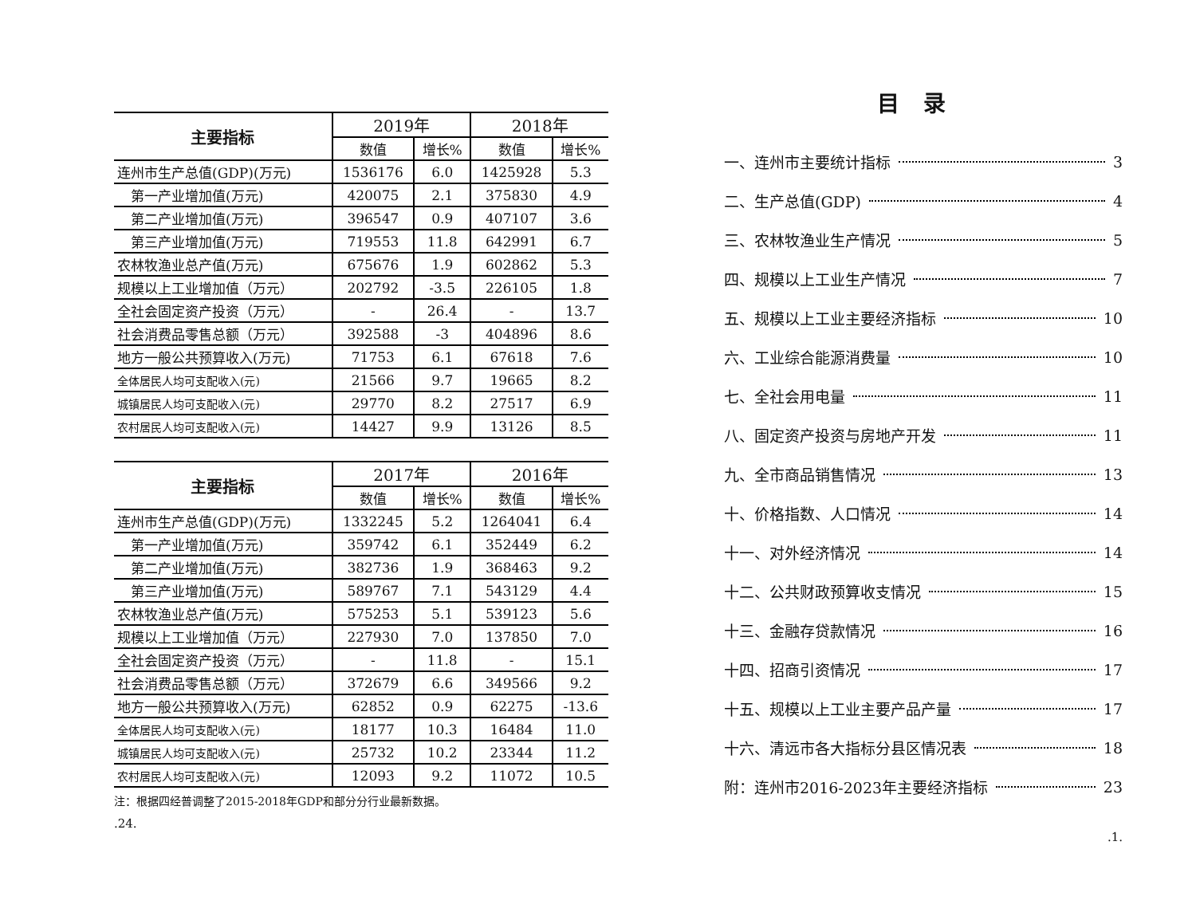| 主要指标 | 2019年 | | 2018年 | |
| --- | --- | --- | --- | --- |
| | 数值 | 增长% | 数值 | 增长% |
| 连州市生产总值(GDP)(万元) | 1536176 | 6.0 | 1425928 | 5.3 |
| 第一产业增加值(万元) | 420075 | 2.1 | 375830 | 4.9 |
| 第二产业增加值(万元) | 396547 | 0.9 | 407107 | 3.6 |
| 第三产业增加值(万元) | 719553 | 11.8 | 642991 | 6.7 |
| 农林牧渔业总产值(万元) | 675676 | 1.9 | 602862 | 5.3 |
| 规模以上工业增加值（万元） | 202792 | -3.5 | 226105 | 1.8 |
| 全社会固定资产投资（万元） | - | 26.4 | - | 13.7 |
| 社会消费品零售总额（万元） | 392588 | -3 | 404896 | 8.6 |
| 地方一般公共预算收入(万元) | 71753 | 6.1 | 67618 | 7.6 |
| 全体居民人均可支配收入(元) | 21566 | 9.7 | 19665 | 8.2 |
| 城镇居民人均可支配收入(元) | 29770 | 8.2 | 27517 | 6.9 |
| 农村居民人均可支配收入(元) | 14427 | 9.9 | 13126 | 8.5 |
| 主要指标 | 2017年 | | 2016年 | |
| --- | --- | --- | --- | --- |
| | 数值 | 增长% | 数值 | 增长% |
| 连州市生产总值(GDP)(万元) | 1332245 | 5.2 | 1264041 | 6.4 |
| 第一产业增加值(万元) | 359742 | 6.1 | 352449 | 6.2 |
| 第二产业增加值(万元) | 382736 | 1.9 | 368463 | 9.2 |
| 第三产业增加值(万元) | 589767 | 7.1 | 543129 | 4.4 |
| 农林牧渔业总产值(万元) | 575253 | 5.1 | 539123 | 5.6 |
| 规模以上工业增加值（万元） | 227930 | 7.0 | 137850 | 7.0 |
| 全社会固定资产投资（万元） | - | 11.8 | - | 15.1 |
| 社会消费品零售总额（万元） | 372679 | 6.6 | 349566 | 9.2 |
| 地方一般公共预算收入(万元) | 62852 | 0.9 | 62275 | -13.6 |
| 全体居民人均可支配收入(元) | 18177 | 10.3 | 16484 | 11.0 |
| 城镇居民人均可支配收入(元) | 25732 | 10.2 | 23344 | 11.2 |
| 农村居民人均可支配收入(元) | 12093 | 9.2 | 11072 | 10.5 |
注：根据四经普调整了2015-2018年GDP和部分分行业最新数据。
.24.
目录
一、连州市主要统计指标 3
二、生产总值(GDP) 4
三、农林牧渔业生产情况 5
四、规模以上工业生产情况 7
五、规模以上工业主要经济指标 10
六、工业综合能源消费量 10
七、全社会用电量 11
八、固定资产投资与房地产开发 11
九、全市商品销售情况 13
十、价格指数、人口情况 14
十一、对外经济情况 14
十二、公共财政预算收支情况 15
十三、金融存贷款情况 16
十四、招商引资情况 17
十五、规模以上工业主要产品产量 17
十六、清远市各大指标分县区情况表 18
附：连州市2016-2023年主要经济指标 23
.1.